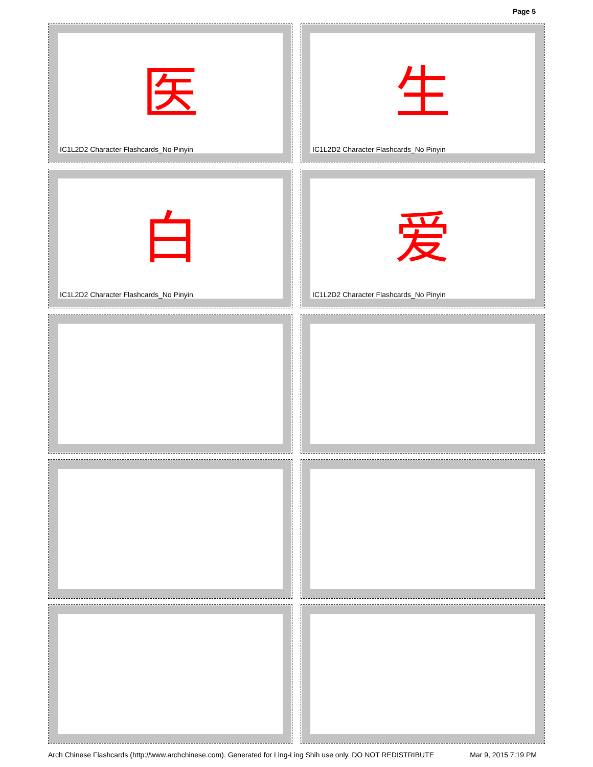Page 5
医
IC1L2D2 Character Flashcards_No Pinyin
生
IC1L2D2 Character Flashcards_No Pinyin
白
IC1L2D2 Character Flashcards_No Pinyin
爱
IC1L2D2 Character Flashcards_No Pinyin
Arch Chinese Flashcards (http://www.archchinese.com). Generated for Ling-Ling Shih use only. DO NOT REDISTRIBUTE Mar 9, 2015 7:19 PM